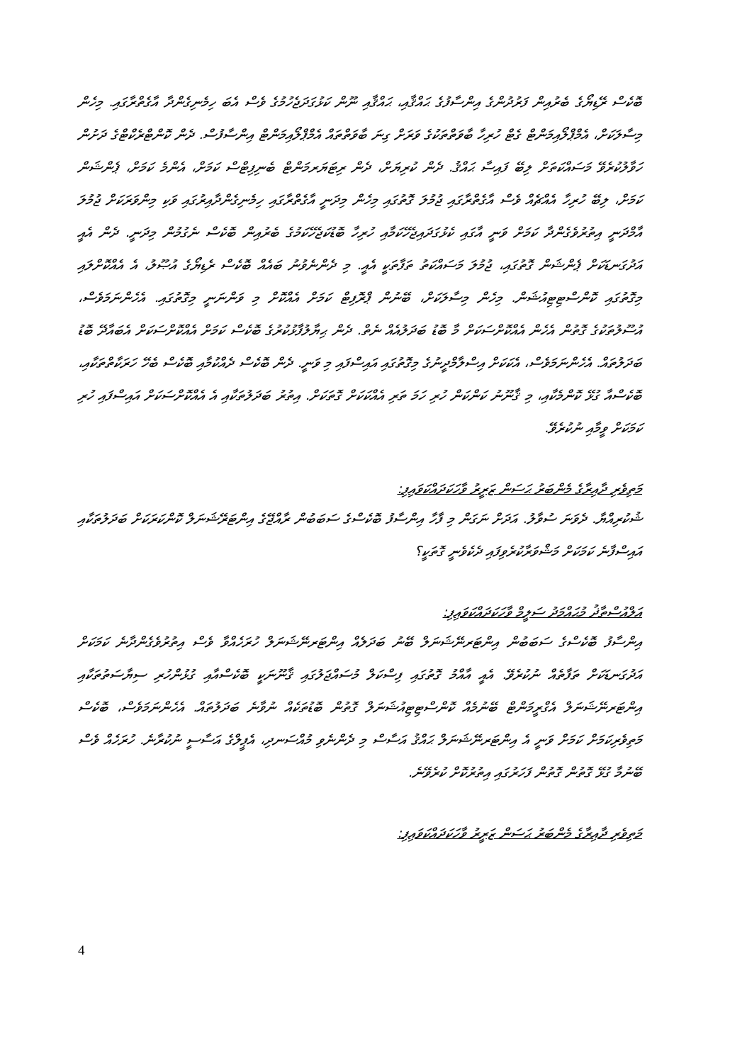ބޮކެސް ރޭޑިޔޯގެ ބެރުއިން ފަރުދުންގެ އިންސާފުގެ ޙައްޤާއި، ޙައްޤާއި ނޫން ކަޅުގަދަޖެހުމުގެ ވެސް އެބަ ހިމެނިގެންދާ އާގެތްރާގައި. މިހެން މިސާލަކަށް، އެމްޕްލޯއިމަންޓް ގެޓް ހުރިހާ ބާވަތްތަކުގެ ވަރަށް ގިނަ ބާވަތްތައް އެމްޕްލޯއިމަންޓް އިންސާފުސް. ދެން ކޮންޓްރެކްޓްގެ ދަށުން ހަވާލުކުރެވޭ މަސައްކަތަށް ލިބޭ ފައިސާ ޙައްޤު. ދެން ކުރިޔަށް، ދެން ރިޓަޔަރމަންޓް ބެނިފިޓްސް ކަމަށް، އެންމެ ކަމަށް، ޕެންޝަން ކަމަށް، ލިބޭ ހުރިހާ އެއްޗެއް ވެސް އާގެތްރާގައި ޖުމުލަ ގޮތުގައި މިހެން މިދަނީ އާގެތްރާގައި ހިމެނިގެންދާއިރުގައި ވަކި މިންވަރަކަށް ޖުމުލަ އާމްދަނީ އިތުރުވެގެންދާ ކަމަށް ވަނީ އާގައި ކެޅުގަދައިޖެހޭކަމާއި ހުރިހާ ބޮޑުކަޖެހޭކަމުގެ ބެރުއިން ބޮކެސް ނެގުމުން މިދަނީ. ދެން އެއީ އަދުގަނޑަކަށް ޕެންޝަން ގޮތުގައި، ޖުމުލަ މަސައްކަތު ތަފާތަކީ އެއީ. މި ދެންނެވުނު ބައެއް ބޮކެސް ރެޑިޔޯގެ އުޞޫލު، އެ އެއްކޮށްލައި މިގޮތުގައި ކޮންސްޓިޓިއުޝަން. މިހެން މިސާލަކަށް، ބޭނުން ޕްރޮފިޓް ކަމަށް އެއްކޮށް މި ވަންނަނީ މިގޮތުގައި. އެހެންނަމަވެސް، އުސޫލުތަކުގެ ގޮތުން އެހެން އެއްކޮށްސަކަށް މާ ބޮޑު ބަދަލުއެއް ނެތް. ދެން ޙިޔާލުފާޅުކުރުގެ ބޮކެސް ކަމަށް އެއްކޮށްސަކަށް އެބައާދޭ ބޮޑު ބަދަލުތައް. އެހެންނަމަވެސް، އެކަކަށް އިސްލާމްދީނުގެ މިގޮތުގައި އައިސްފައި މި ވަނީ. ދެން ބޮކެސް ދެއްކުމާއި ބޮކެސް ބެހޭ ހަރަކާތްތަކާއި، ބޮކެސްއާ ގުޅޭ ކޮންމެކާއި، މި ޤާނޫނު ކަންކަން ހުރި ހަމަ ތަރި އެއްކަކަށް ގޮތަކަށް. އިތުރު ބަދަލުތަކާއި އެ އެއްކޮށްސަކަށް އައިސްފައި ހުރި ކަމަކަށް ވީމާއި ނުކުރެވޭ.
މަތިވެރި ދާއިރާގެ މެންބަރު ޙަސަން ޒަރީރު ވާހަކަދައްކަވައިފި:
ޝުކުރިއްޔާ. ދެވަނަ ސުވާލު. އަދަށް ނަގަން މި ފާހާ އިންސާފު ބޮކެސްގެ ސަބަބުން ރާއްޖޭގެ އިންޓަރޭޝަނަލް ކޮންކަރަކަށް ބަދަލުތަކާއި އައިސްފާނެ ކަމަކަށް މަޝްވަރާކުރެވިފައި ދެކެވެނީ ގޮތަކީ؟
އަލްއުސްތާޛު މުޙައްމަދު ސަލީމް ވާހަކަދައްކަވައިފި:
އިންސާފު ބޮކެސްގެ ސަބަބުން އިންޓަރނޭޝަނަލް ބޭނު ބަދަލެއް އިންޓަރނޭޝަނަލް ހުރަހެއްވާ ވެސް އިތުރުވެގެންދާނެ ކަމަކަށް އަދުގަނޑަކަށް ތަފާތެއް ނުކުރެވޭ. އެއީ އާއްމު ގޮތުގައި ފިސްކަލް މުސައްޖަލުގައި ޤާނޫނަކީ ބޮކެސްއާއި ގުޅުންހުރި ސިޔާސަތުތަކާއި އިންޓަރނޭޝަނަލް އެގްރީމަންޓް ބޭނުމެއް ކޮންސްޓިޓިއުޝަނަލް ގޮތުން ބޮޑުތަކެއް ނުވާނެ ބަދަލުތައް. އެހެންނަމަވެސް، ބޮކެސް މަތިވެރިކަމަށް ކަމަށް ވަނީ އެ އިންޓަރނޭޝަނަލް ޙައްޤު އަސާސް މި ދެންނެވި މުއްސަނދި، އެޕީލްގެ އަސާސީ ނުކުރާނެ. ހުރަހެއް ވެސް ބޭނުމާ ގުޅޭ ގޮތުން ގޮތުން ފަހަރުގައި އިތުރުކޮށް ކުރެވޭނެ.
މަތިވެރި ދާއިރާގެ މެންބަރު ޙަސަން ޒަރީރު ވާހަކަދައްކަވައިފި:
4